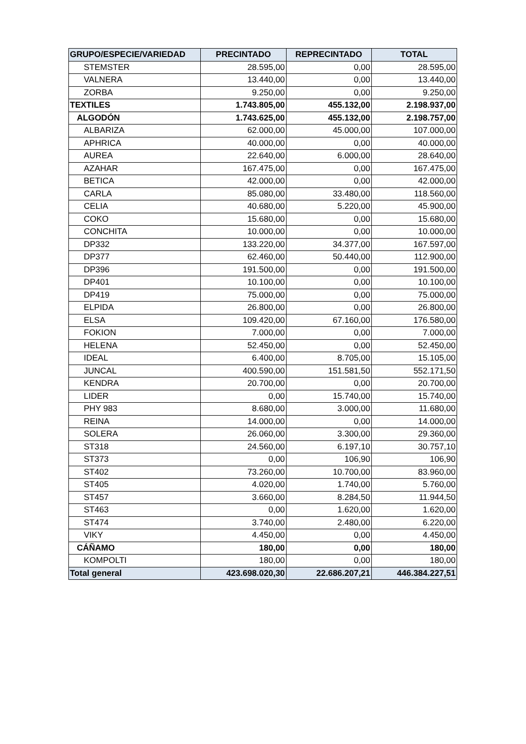| GRUPO/ESPECIE/VARIEDAD | PRECINTADO | REPRECINTADO | TOTAL |
| --- | --- | --- | --- |
| STEMSTER | 28.595,00 | 0,00 | 28.595,00 |
| VALNERA | 13.440,00 | 0,00 | 13.440,00 |
| ZORBA | 9.250,00 | 0,00 | 9.250,00 |
| TEXTILES | 1.743.805,00 | 455.132,00 | 2.198.937,00 |
| ALGODÓN | 1.743.625,00 | 455.132,00 | 2.198.757,00 |
| ALBARIZA | 62.000,00 | 45.000,00 | 107.000,00 |
| APHRICA | 40.000,00 | 0,00 | 40.000,00 |
| AUREA | 22.640,00 | 6.000,00 | 28.640,00 |
| AZAHAR | 167.475,00 | 0,00 | 167.475,00 |
| BETICA | 42.000,00 | 0,00 | 42.000,00 |
| CARLA | 85.080,00 | 33.480,00 | 118.560,00 |
| CELIA | 40.680,00 | 5.220,00 | 45.900,00 |
| COKO | 15.680,00 | 0,00 | 15.680,00 |
| CONCHITA | 10.000,00 | 0,00 | 10.000,00 |
| DP332 | 133.220,00 | 34.377,00 | 167.597,00 |
| DP377 | 62.460,00 | 50.440,00 | 112.900,00 |
| DP396 | 191.500,00 | 0,00 | 191.500,00 |
| DP401 | 10.100,00 | 0,00 | 10.100,00 |
| DP419 | 75.000,00 | 0,00 | 75.000,00 |
| ELPIDA | 26.800,00 | 0,00 | 26.800,00 |
| ELSA | 109.420,00 | 67.160,00 | 176.580,00 |
| FOKION | 7.000,00 | 0,00 | 7.000,00 |
| HELENA | 52.450,00 | 0,00 | 52.450,00 |
| IDEAL | 6.400,00 | 8.705,00 | 15.105,00 |
| JUNCAL | 400.590,00 | 151.581,50 | 552.171,50 |
| KENDRA | 20.700,00 | 0,00 | 20.700,00 |
| LIDER | 0,00 | 15.740,00 | 15.740,00 |
| PHY 983 | 8.680,00 | 3.000,00 | 11.680,00 |
| REINA | 14.000,00 | 0,00 | 14.000,00 |
| SOLERA | 26.060,00 | 3.300,00 | 29.360,00 |
| ST318 | 24.560,00 | 6.197,10 | 30.757,10 |
| ST373 | 0,00 | 106,90 | 106,90 |
| ST402 | 73.260,00 | 10.700,00 | 83.960,00 |
| ST405 | 4.020,00 | 1.740,00 | 5.760,00 |
| ST457 | 3.660,00 | 8.284,50 | 11.944,50 |
| ST463 | 0,00 | 1.620,00 | 1.620,00 |
| ST474 | 3.740,00 | 2.480,00 | 6.220,00 |
| VIKY | 4.450,00 | 0,00 | 4.450,00 |
| CÁÑAMO | 180,00 | 0,00 | 180,00 |
| KOMPOLTI | 180,00 | 0,00 | 180,00 |
| Total general | 423.698.020,30 | 22.686.207,21 | 446.384.227,51 |